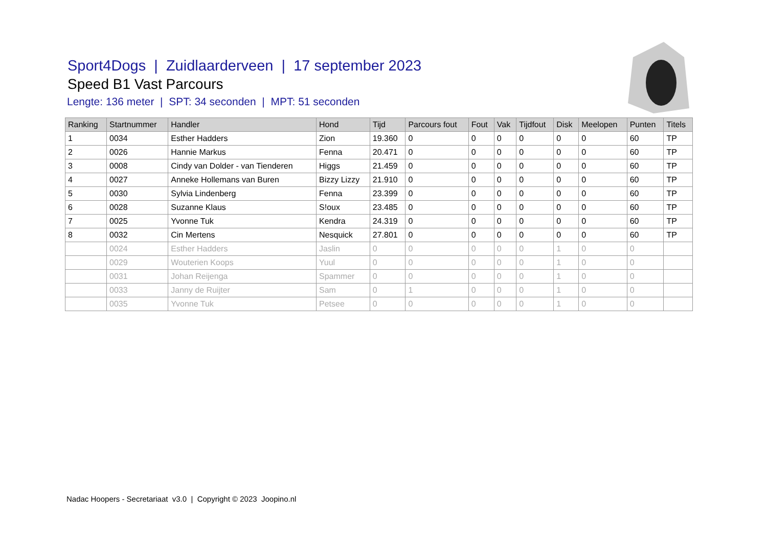Sport4Dogs | Zuidlaarderveen | 17 september 2023
Speed B1 Vast Parcours
Lengte: 136 meter | SPT: 34 seconden | MPT: 51 seconden
| Ranking | Startnummer | Handler | Hond | Tijd | Parcours fout | Fout | Vak | Tijdfout | Disk | Meelopen | Punten | Titels |
| --- | --- | --- | --- | --- | --- | --- | --- | --- | --- | --- | --- | --- |
| 1 | 0034 | Esther Hadders | Zion | 19.360 | 0 | 0 | 0 | 0 | 0 | 0 | 60 | TP |
| 2 | 0026 | Hannie Markus | Fenna | 20.471 | 0 | 0 | 0 | 0 | 0 | 0 | 60 | TP |
| 3 | 0008 | Cindy van Dolder - van Tienderen | Higgs | 21.459 | 0 | 0 | 0 | 0 | 0 | 0 | 60 | TP |
| 4 | 0027 | Anneke Hollemans van Buren | Bizzy Lizzy | 21.910 | 0 | 0 | 0 | 0 | 0 | 0 | 60 | TP |
| 5 | 0030 | Sylvia Lindenberg | Fenna | 23.399 | 0 | 0 | 0 | 0 | 0 | 0 | 60 | TP |
| 6 | 0028 | Suzanne Klaus | S!oux | 23.485 | 0 | 0 | 0 | 0 | 0 | 0 | 60 | TP |
| 7 | 0025 | Yvonne Tuk | Kendra | 24.319 | 0 | 0 | 0 | 0 | 0 | 0 | 60 | TP |
| 8 | 0032 | Cin Mertens | Nesquick | 27.801 | 0 | 0 | 0 | 0 | 0 | 0 | 60 | TP |
| | 0024 | Esther Hadders | Jaslin | 0 | 0 | 0 | 0 | 0 | 1 | 0 | 0 | |
| | 0029 | Wouterien Koops | Yuul | 0 | 0 | 0 | 0 | 0 | 1 | 0 | 0 | |
| | 0031 | Johan Reijenga | Spammer | 0 | 0 | 0 | 0 | 0 | 1 | 0 | 0 | |
| | 0033 | Janny de Ruijter | Sam | 0 | 1 | 0 | 0 | 0 | 1 | 0 | 0 | |
| | 0035 | Yvonne Tuk | Petsee | 0 | 0 | 0 | 0 | 0 | 1 | 0 | 0 | |
Nadac Hoopers - Secretariaat v3.0 | Copyright © 2023 Joopino.nl